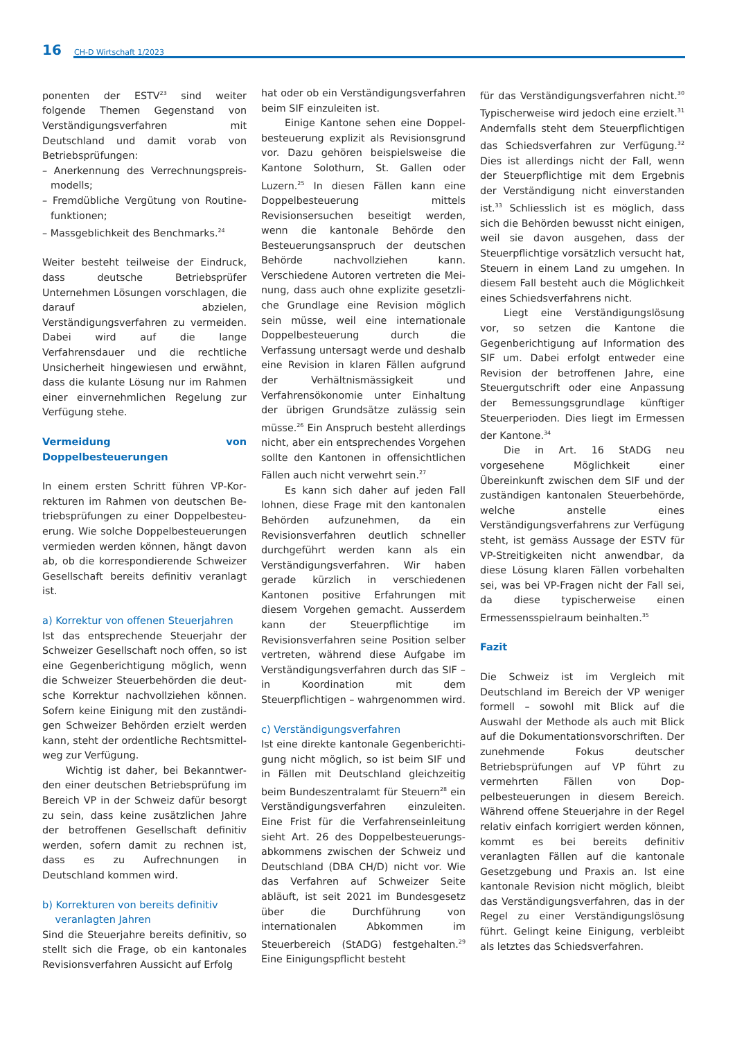16 CH-D Wirtschaft 1/2023
ponenten der ESTV<sup>23</sup> sind weiter folgende Themen Gegenstand von Verständigungs­verfahren mit Deutschland und damit vor­ab von Betriebsprüfungen:
– Anerkennung des Verrechnungspreis­modells;
– Fremdübliche Vergütung von Routine­funktionen;
– Massgeblichkeit des Benchmarks.<sup>24</sup>
Weiter besteht teilweise der Eindruck, dass deutsche Betriebsprüfer Unternehmen Lö­sungen vorschlagen, die darauf abzielen, Verständigungsverfahren zu vermeiden. Dabei wird auf die lange Verfahrensdauer und die rechtliche Unsicherheit hingewie­sen und erwähnt, dass die kulante Lösung nur im Rahmen einer einvernehmlichen Regelung zur Verfügung stehe.
Vermeidung von Doppelbesteuerungen
In einem ersten Schritt führen VP-Kor­rekturen im Rahmen von deutschen Be­triebsprüfungen zu einer Doppelbesteu­erung. Wie solche Doppelbesteuerungen vermieden werden können, hängt davon ab, ob die korrespondierende Schweizer Gesellschaft bereits definitiv veranlagt ist.
a) Korrektur von offenen Steuerjahren
Ist das entsprechende Steuerjahr der Schweizer Gesellschaft noch offen, so ist eine Gegenberichtigung möglich, wenn die Schweizer Steuerbehörden die deut­sche Korrektur nachvollziehen können. Sofern keine Einigung mit den zuständi­gen Schweizer Behörden erzielt werden kann, steht der ordentliche Rechtsmittel­weg zur Verfügung.
Wichtig ist daher, bei Bekanntwer­den einer deutschen Betriebsprüfung im Bereich VP in der Schweiz dafür besorgt zu sein, dass keine zusätzlichen Jahre der betroffenen Gesellschaft definitiv werden, sofern damit zu rechnen ist, dass es zu Aufrechnungen in Deutschland kommen wird.
b) Korrekturen von bereits definitiv
veranlagten Jahren
Sind die Steuerjahre bereits definitiv, so stellt sich die Frage, ob ein kantonales Revisionsverfahren Aussicht auf Erfolg
hat oder ob ein Verständigungsverfahren beim SIF einzuleiten ist.
Einige Kantone sehen eine Doppel­besteuerung explizit als Revisionsgrund vor. Dazu gehören beispielsweise die Kan­tone Solothurn, St. Gallen oder Luzern.<sup>25</sup> In diesen Fällen kann eine Doppelbe­steuerung mittels Revisionsersuchen beseitigt werden, wenn die kantonale Behörde den Besteuerungsanspruch der deutschen Behörde nachvollziehen kann. Verschiedene Autoren vertreten die Mei­nung, dass auch ohne explizite gesetzli­che Grundlage eine Revision möglich sein müsse, weil eine internationale Doppelbe­steuerung durch die Verfassung untersagt werde und deshalb eine Revision in klaren Fällen aufgrund der Verhältnismässigkeit und Verfahrensökonomie unter Einhal­tung der übrigen Grundsätze zulässig sein müsse.<sup>26</sup> Ein Anspruch besteht allerdings nicht, aber ein entsprechendes Vorgehen sollte den Kantonen in offensichtlichen Fällen auch nicht verwehrt sein.<sup>27</sup>
Es kann sich daher auf jeden Fall lohnen, diese Frage mit den kantonalen Behörden aufzunehmen, da ein Revisions­verfahren deutlich schneller durchgeführt werden kann als ein Verständigungs­verfahren. Wir haben gerade kürzlich in verschiedenen Kantonen positive Erfah­rungen mit diesem Vorgehen gemacht. Ausserdem kann der Steuerpflichtige im Revisionsverfahren seine Position selber vertreten, während diese Aufgabe im Ver­ständigungsverfahren durch das SIF – in Koordination mit dem Steuerpflichtigen – wahrgenommen wird.
c) Verständigungsverfahren
Ist eine direkte kantonale Gegenberichti­gung nicht möglich, so ist beim SIF und in Fällen mit Deutschland gleichzeitig beim Bundeszentralamt für Steuern<sup>28</sup> ein Verständigungsverfahren einzuleiten. Eine Frist für die Verfahrenseinleitung sieht Art. 26 des Doppelbesteuerungs­abkommens zwischen der Schweiz und Deutschland (DBA CH/D) nicht vor. Wie das Verfahren auf Schweizer Seite abläuft, ist seit 2021 im Bundesgesetz über die Durchführung von internationalen Ab­kommen im Steuerbereich (StADG) fest­gehalten.<sup>29</sup> Eine Einigungspflicht besteht
für das Verständigungsverfahren nicht.<sup>30</sup> Typischerweise wird jedoch eine erzielt.<sup>31</sup> Andernfalls steht dem Steuerpflichtigen das Schiedsverfahren zur Verfügung.<sup>32</sup> Dies ist allerdings nicht der Fall, wenn der Steuerpflichtige mit dem Ergebnis der Verständigung nicht einverstanden ist.<sup>33</sup> Schliesslich ist es möglich, dass sich die Behörden bewusst nicht einigen, weil sie davon ausgehen, dass der Steuerpflich­tige vorsätzlich versucht hat, Steuern in einem Land zu umgehen. In diesem Fall besteht auch die Möglichkeit eines Schiedsverfahrens nicht.
Liegt eine Verständigungslösung vor, so setzen die Kantone die Gegenberichti­gung auf Information des SIF um. Dabei erfolgt entweder eine Revision der betrof­fenen Jahre, eine Steuergutschrift oder eine Anpassung der Bemessungsgrund­lage künftiger Steuerperioden. Dies liegt im Ermessen der Kantone.<sup>34</sup>
Die in Art. 16 StADG neu vorgesehene Möglichkeit einer Übereinkunft zwischen dem SIF und der zuständigen kantona­len Steuerbehörde, welche anstelle eines Verständigungsverfahrens zur Verfügung steht, ist gemäss Aussage der ESTV für VP-Streitigkeiten nicht anwendbar, da die­se Lösung klaren Fällen vorbehalten sei, was bei VP-Fragen nicht der Fall sei, da diese typischerweise einen Ermessens­spielraum beinhalten.<sup>35</sup>
Fazit
Die Schweiz ist im Vergleich mit Deutsch­land im Bereich der VP weniger formell – sowohl mit Blick auf die Auswahl der Methode als auch mit Blick auf die Doku­mentationsvorschriften. Der zunehmende Fokus deutscher Betriebsprüfungen auf VP führt zu vermehrten Fällen von Dop­pelbesteuerungen in diesem Bereich. Während offene Steuerjahre in der Regel relativ einfach korrigiert werden können, kommt es bei bereits definitiv veranlagten Fällen auf die kantonale Gesetzgebung und Praxis an. Ist eine kantonale Revi­sion nicht möglich, bleibt das Verständi­gungsverfahren, das in der Regel zu ei­ner Verständigungslösung führt. Gelingt keine Einigung, verbleibt als letztes das Schiedsverfahren.